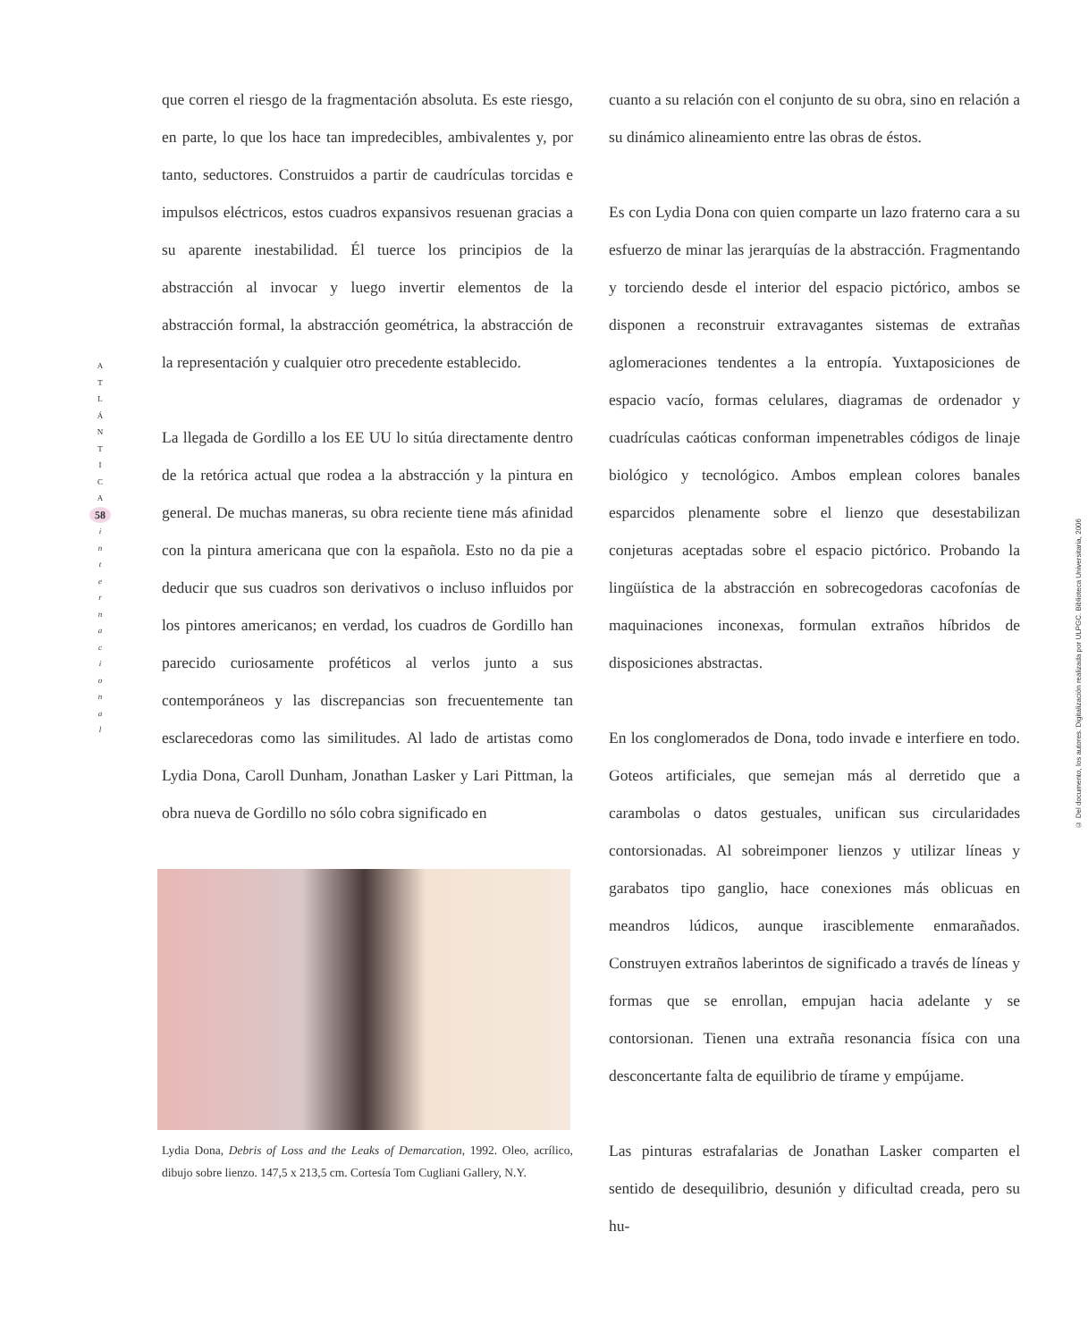A
T
L
Á
N
T
I
C
A
58
i
n
t
e
r
n
a
c
i
o
n
a
l
que corren el riesgo de la fragmentación absoluta. Es este riesgo, en parte, lo que los hace tan impredecibles, ambivalentes y, por tanto, seductores. Construidos a partir de caudrículas torcidas e impulsos eléctricos, estos cuadros expansivos resuenan gracias a su aparente inestabilidad. Él tuerce los principios de la abstracción al invocar y luego invertir elementos de la abstracción formal, la abstracción geométrica, la abstracción de la representación y cualquier otro precedente establecido.
La llegada de Gordillo a los EE UU lo sitúa directamente dentro de la retórica actual que rodea a la abstracción y la pintura en general. De muchas maneras, su obra reciente tiene más afinidad con la pintura americana que con la española. Esto no da pie a deducir que sus cuadros son derivativos o incluso influidos por los pintores americanos; en verdad, los cuadros de Gordillo han parecido curiosamente proféticos al verlos junto a sus contemporáneos y las discrepancias son frecuentemente tan esclarecedoras como las similitudes. Al lado de artistas como Lydia Dona, Caroll Dunham, Jonathan Lasker y Lari Pittman, la obra nueva de Gordillo no sólo cobra significado en
Lydia Dona, Debris of Loss and the Leaks of Demarcation, 1992. Oleo, acrílico, dibujo sobre lienzo. 147,5 x 213,5 cm. Cortesía Tom Cugliani Gallery, N.Y.
cuanto a su relación con el conjunto de su obra, sino en relación a su dinámico alineamiento entre las obras de éstos.
Es con Lydia Dona con quien comparte un lazo fraterno cara a su esfuerzo de minar las jerarquías de la abstracción. Fragmentando y torciendo desde el interior del espacio pictórico, ambos se disponen a reconstruir extravagantes sistemas de extrañas aglomeraciones tendentes a la entropía. Yuxtaposiciones de espacio vacío, formas celulares, diagramas de ordenador y cuadrículas caóticas conforman impenetrables códigos de linaje biológico y tecnológico. Ambos emplean colores banales esparcidos plenamente sobre el lienzo que desestabilizan conjeturas aceptadas sobre el espacio pictórico. Probando la lingüística de la abstracción en sobrecogedoras cacofonías de maquinaciones inconexas, formulan extraños híbridos de disposiciones abstractas.
En los conglomerados de Dona, todo invade e interfiere en todo. Goteos artificiales, que semejan más al derretido que a carambolas o datos gestuales, unifican sus circularidades contorsionadas. Al sobreimponer lienzos y utilizar líneas y garabatos tipo ganglio, hace conexiones más oblicuas en meandros lúdicos, aunque irasciblemente enmarañados. Construyen extraños laberintos de significado a través de líneas y formas que se enrollan, empujan hacia adelante y se contorsionan. Tienen una extraña resonancia física con una desconcertante falta de equilibrio de tírame y empújame.
Las pinturas estrafalarias de Jonathan Lasker comparten el sentido de desequilibrio, desunión y dificultad creada, pero su hu-
© Del documento, los autores. Digitalización realizada por ULPGC. Biblioteca Universitaria, 2006